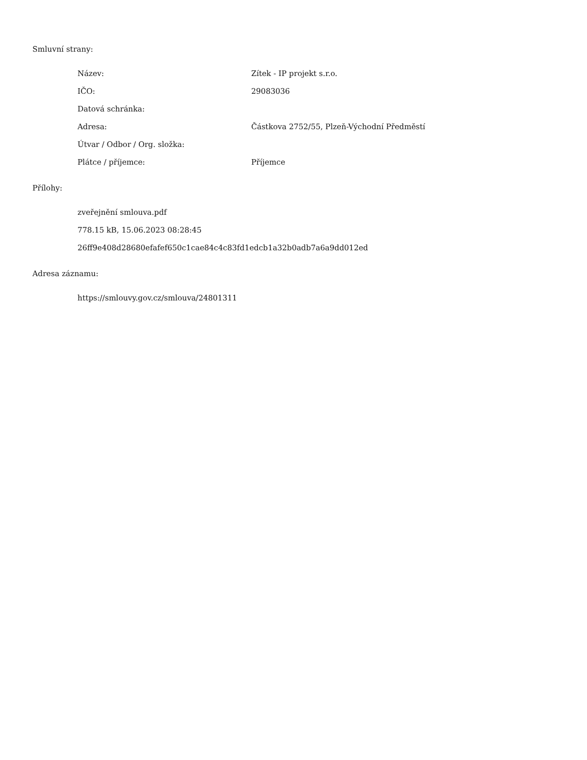Smluvní strany:
Název: Zítek - IP projekt s.r.o.
IČO: 29083036
Datová schránka:
Adresa: Částkova 2752/55, Plzeň-Východní Předměstí
Útvar / Odbor / Org. složka:
Plátce / příjemce: Příjemce
Přílohy:
zveřejnění smlouva.pdf
778.15 kB, 15.06.2023 08:28:45
26ff9e408d28680efafef650c1cae84c4c83fd1edcb1a32b0adb7a6a9dd012ed
Adresa záznamu:
https://smlouvy.gov.cz/smlouva/24801311